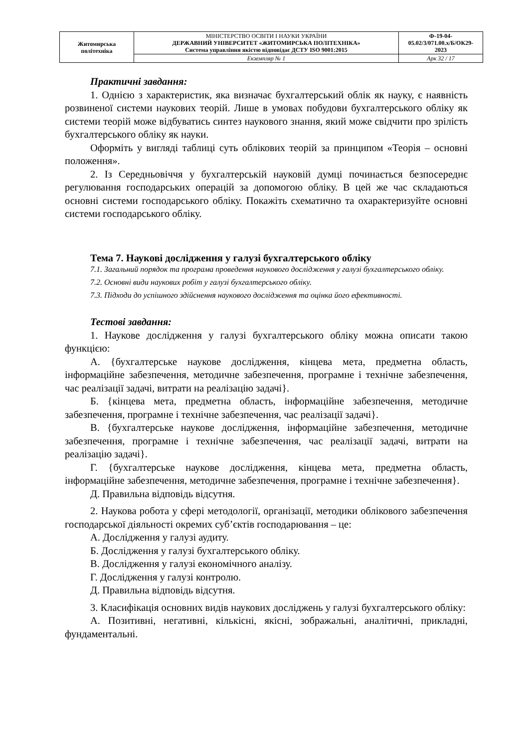| Житомирська політехніка | МІНІСТЕРСТВО ОСВІТИ І НАУКИ УКРАЇНИ ДЕРЖАВНИЙ УНІВЕРСИТЕТ «ЖИТОМИРСЬКА ПОЛІТЕХНІКА» Система управління якістю відповідає ДСТУ ISO 9001:2015 | Ф-19-04- 05.02/3/071.00.х/Б/ОК29- 2023 |
| | Екземпляр № 1 | Арк 32 / 17 |
Практичні завдання:
1. Однією з характеристик, яка визначає бухгалтерський облік як науку, є наявність розвиненої системи наукових теорій. Лише в умовах побудови бухгалтерського обліку як системи теорій може відбуватись синтез наукового знання, який може свідчити про зрілість бухгалтерського обліку як науки.
Оформіть у вигляді таблиці суть облікових теорій за принципом «Теорія – основні положення».
2. Із Середньовіччя у бухгалтерській науковій думці починається безпосереднє регулювання господарських операцій за допомогою обліку. В цей же час складаються основні системи господарського обліку. Покажіть схематично та охарактеризуйте основні системи господарського обліку.
Тема 7. Наукові дослідження у галузі бухгалтерського обліку
7.1. Загальний порядок та програма проведення наукового дослідження у галузі бухгалтерського обліку.
7.2. Основні види наукових робіт у галузі бухгалтерського обліку.
7.3. Підходи до успішного здійснення наукового дослідження та оцінка його ефективності.
Тестові завдання:
1. Наукове дослідження у галузі бухгалтерського обліку можна описати такою функцією:
А. {бухгалтерське наукове дослідження, кінцева мета, предметна область, інформаційне забезпечення, методичне забезпечення, програмне і технічне забезпечення, час реалізації задачі, витрати на реалізацію задачі}.
Б. {кінцева мета, предметна область, інформаційне забезпечення, методичне забезпечення, програмне і технічне забезпечення, час реалізації задачі}.
В. {бухгалтерське наукове дослідження, інформаційне забезпечення, методичне забезпечення, програмне і технічне забезпечення, час реалізації задачі, витрати на реалізацію задачі}.
Г. {бухгалтерське наукове дослідження, кінцева мета, предметна область, інформаційне забезпечення, методичне забезпечення, програмне і технічне забезпечення}.
Д. Правильна відповідь відсутня.
2. Наукова робота у сфері методології, організації, методики облікового забезпечення господарської діяльності окремих суб’єктів господарювання – це:
А. Дослідження у галузі аудиту.
Б. Дослідження у галузі бухгалтерського обліку.
В. Дослідження у галузі економічного аналізу.
Г. Дослідження у галузі контролю.
Д. Правильна відповідь відсутня.
3. Класифікація основних видів наукових досліджень у галузі бухгалтерського обліку:
А. Позитивні, негативні, кількісні, якісні, зображальні, аналітичні, прикладні, фундаментальні.